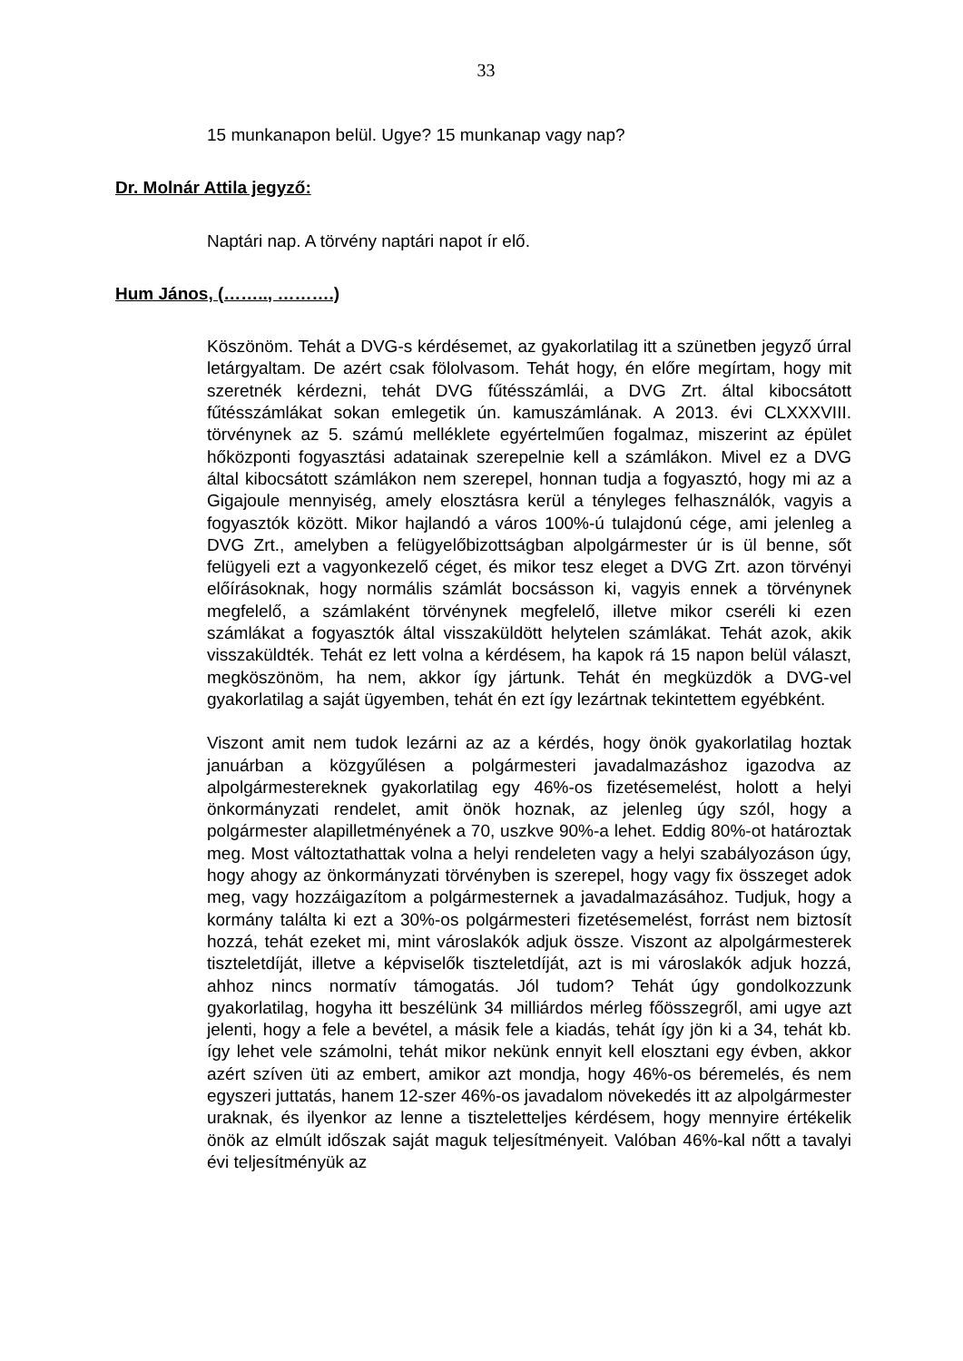33
15 munkanapon belül. Ugye? 15 munkanap vagy nap?
Dr. Molnár Attila jegyző:
Naptári nap. A törvény naptári napot ír elő.
Hum János, (…….., ……….)
Köszönöm. Tehát a DVG-s kérdésemet, az gyakorlatilag itt a szünetben jegyző úrral letárgyaltam. De azért csak fölolvasom. Tehát hogy, én előre megírtam, hogy mit szeretnék kérdezni, tehát DVG fűtésszámlái, a DVG Zrt. által kibocsátott fűtésszámlákat sokan emlegetik ún. kamuszámlának. A 2013. évi CLXXXVIII. törvénynek az 5. számú melléklete egyértelműen fogalmaz, miszerint az épület hőközponti fogyasztási adatainak szerepelnie kell a számlákon. Mivel ez a DVG által kibocsátott számlákon nem szerepel, honnan tudja a fogyasztó, hogy mi az a Gigajoule mennyiség, amely elosztásra kerül a tényleges felhasználók, vagyis a fogyasztók között. Mikor hajlandó a város 100%-ú tulajdonú cége, ami jelenleg a DVG Zrt., amelyben a felügyelőbizottságban alpolgármester úr is ül benne, sőt felügyeli ezt a vagyonkezelő céget, és mikor tesz eleget a DVG Zrt. azon törvényi előírásoknak, hogy normális számlát bocsásson ki, vagyis ennek a törvénynek megfelelő, a számlaként törvénynek megfelelő, illetve mikor cseréli ki ezen számlákat a fogyasztók által visszaküldött helytelen számlákat. Tehát azok, akik visszaküldték. Tehát ez lett volna a kérdésem, ha kapok rá 15 napon belül választ, megköszönöm, ha nem, akkor így jártunk. Tehát én megküzdök a DVG-vel gyakorlatilag a saját ügyemben, tehát én ezt így lezártnak tekintettem egyébként.
Viszont amit nem tudok lezárni az az a kérdés, hogy önök gyakorlatilag hoztak januárban a közgyűlésen a polgármesteri javadalmazáshoz igazodva az alpolgármestereknek gyakorlatilag egy 46%-os fizetésemelést, holott a helyi önkormányzati rendelet, amit önök hoznak, az jelenleg úgy szól, hogy a polgármester alapilletményének a 70, uszkve 90%-a lehet. Eddig 80%-ot határoztak meg. Most változtathattak volna a helyi rendeleten vagy a helyi szabályozáson úgy, hogy ahogy az önkormányzati törvényben is szerepel, hogy vagy fix összeget adok meg, vagy hozzáigazítom a polgármesternek a javadalmazásához. Tudjuk, hogy a kormány találta ki ezt a 30%-os polgármesteri fizetésemelést, forrást nem biztosít hozzá, tehát ezeket mi, mint városlakók adjuk össze. Viszont az alpolgármesterek tiszteletdíját, illetve a képviselők tiszteletdíját, azt is mi városlakók adjuk hozzá, ahhoz nincs normatív támogatás. Jól tudom? Tehát úgy gondolkozzunk gyakorlatilag, hogyha itt beszélünk 34 milliárdos mérleg főösszegről, ami ugye azt jelenti, hogy a fele a bevétel, a másik fele a kiadás, tehát így jön ki a 34, tehát kb. így lehet vele számolni, tehát mikor nekünk ennyit kell elosztani egy évben, akkor azért szíven üti az embert, amikor azt mondja, hogy 46%-os béremelés, és nem egyszeri juttatás, hanem 12-szer 46%-os javadalom növekedés itt az alpolgármester uraknak, és ilyenkor az lenne a tiszteletteljes kérdésem, hogy mennyire értékelik önök az elmúlt időszak saját maguk teljesítményeit. Valóban 46%-kal nőtt a tavalyi évi teljesítményük az